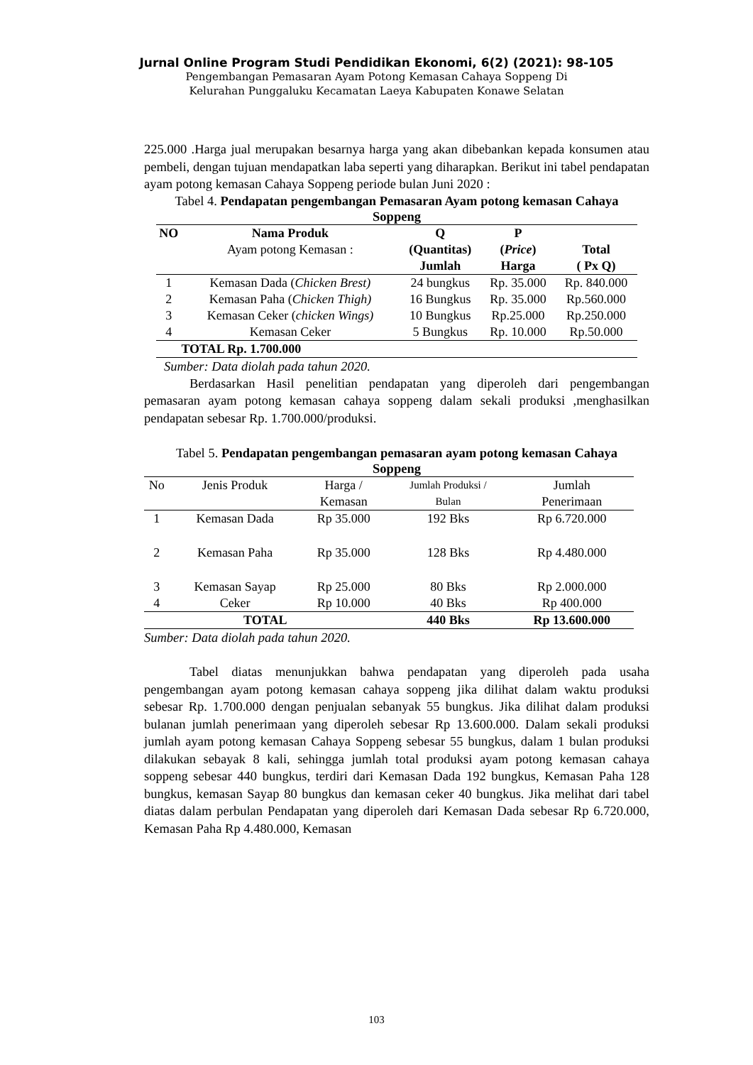Jurnal Online Program Studi Pendidikan Ekonomi, 6(2) (2021): 98-105
Pengembangan Pemasaran Ayam Potong Kemasan Cahaya Soppeng Di
Kelurahan Punggaluku Kecamatan Laeya Kabupaten Konawe Selatan
225.000 .Harga jual merupakan besarnya harga yang akan dibebankan kepada konsumen atau pembeli, dengan tujuan mendapatkan laba seperti yang diharapkan. Berikut ini tabel pendapatan ayam potong kemasan Cahaya Soppeng periode bulan Juni 2020 :
Tabel 4. Pendapatan pengembangan Pemasaran Ayam potong kemasan Cahaya Soppeng
| NO | Nama Produk Ayam potong Kemasan : | Q (Quantitas) Jumlah | P ( Price ) Harga | Total ( Px Q) |
| --- | --- | --- | --- | --- |
| 1 | Kemasan Dada ( Chicken Brest) | 24 bungkus | Rp. 35.000 | Rp. 840.000 |
| 2 | Kemasan Paha ( Chicken Thigh) | 16 Bungkus | Rp. 35.000 | Rp.560.000 |
| 3 | Kemasan Ceker ( chicken Wings) | 10 Bungkus | Rp.25.000 | Rp.250.000 |
| 4 | Kemasan Ceker | 5 Bungkus | Rp. 10.000 | Rp.50.000 |
| | TOTAL Rp. 1.700.000 | | | |
Sumber: Data diolah pada tahun 2020.
Berdasarkan Hasil penelitian pendapatan yang diperoleh dari pengembangan pemasaran ayam potong kemasan cahaya soppeng dalam sekali produksi ,menghasilkan pendapatan sebesar Rp. 1.700.000/produksi.
Tabel 5. Pendapatan pengembangan pemasaran ayam potong kemasan Cahaya Soppeng
| No | Jenis Produk | Harga / Kemasan | Jumlah Produksi / Bulan | Jumlah Penerimaan |
| 1 | Kemasan Dada | Rp 35.000 | 192 Bks | Rp 6.720.000 |
| 2 | Kemasan Paha | Rp 35.000 | 128 Bks | Rp 4.480.000 |
| 3 | Kemasan Sayap | Rp 25.000 | 80 Bks | Rp 2.000.000 |
| 4 | Ceker | Rp 10.000 | 40 Bks | Rp 400.000 |
| TOTAL | | | 440 Bks | Rp 13.600.000 |
Sumber: Data diolah pada tahun 2020.
Tabel diatas menunjukkan bahwa pendapatan yang diperoleh pada usaha pengembangan ayam potong kemasan cahaya soppeng jika dilihat dalam waktu produksi sebesar Rp. 1.700.000 dengan penjualan sebanyak 55 bungkus. Jika dilihat dalam produksi bulanan jumlah penerimaan yang diperoleh sebesar Rp 13.600.000. Dalam sekali produksi jumlah ayam potong kemasan Cahaya Soppeng sebesar 55 bungkus, dalam 1 bulan produksi dilakukan sebayak 8 kali, sehingga jumlah total produksi ayam potong kemasan cahaya soppeng sebesar 440 bungkus, terdiri dari Kemasan Dada 192 bungkus, Kemasan Paha 128 bungkus, kemasan Sayap 80 bungkus dan kemasan ceker 40 bungkus. Jika melihat dari tabel diatas dalam perbulan Pendapatan yang diperoleh dari Kemasan Dada sebesar Rp 6.720.000, Kemasan Paha Rp 4.480.000, Kemasan
103